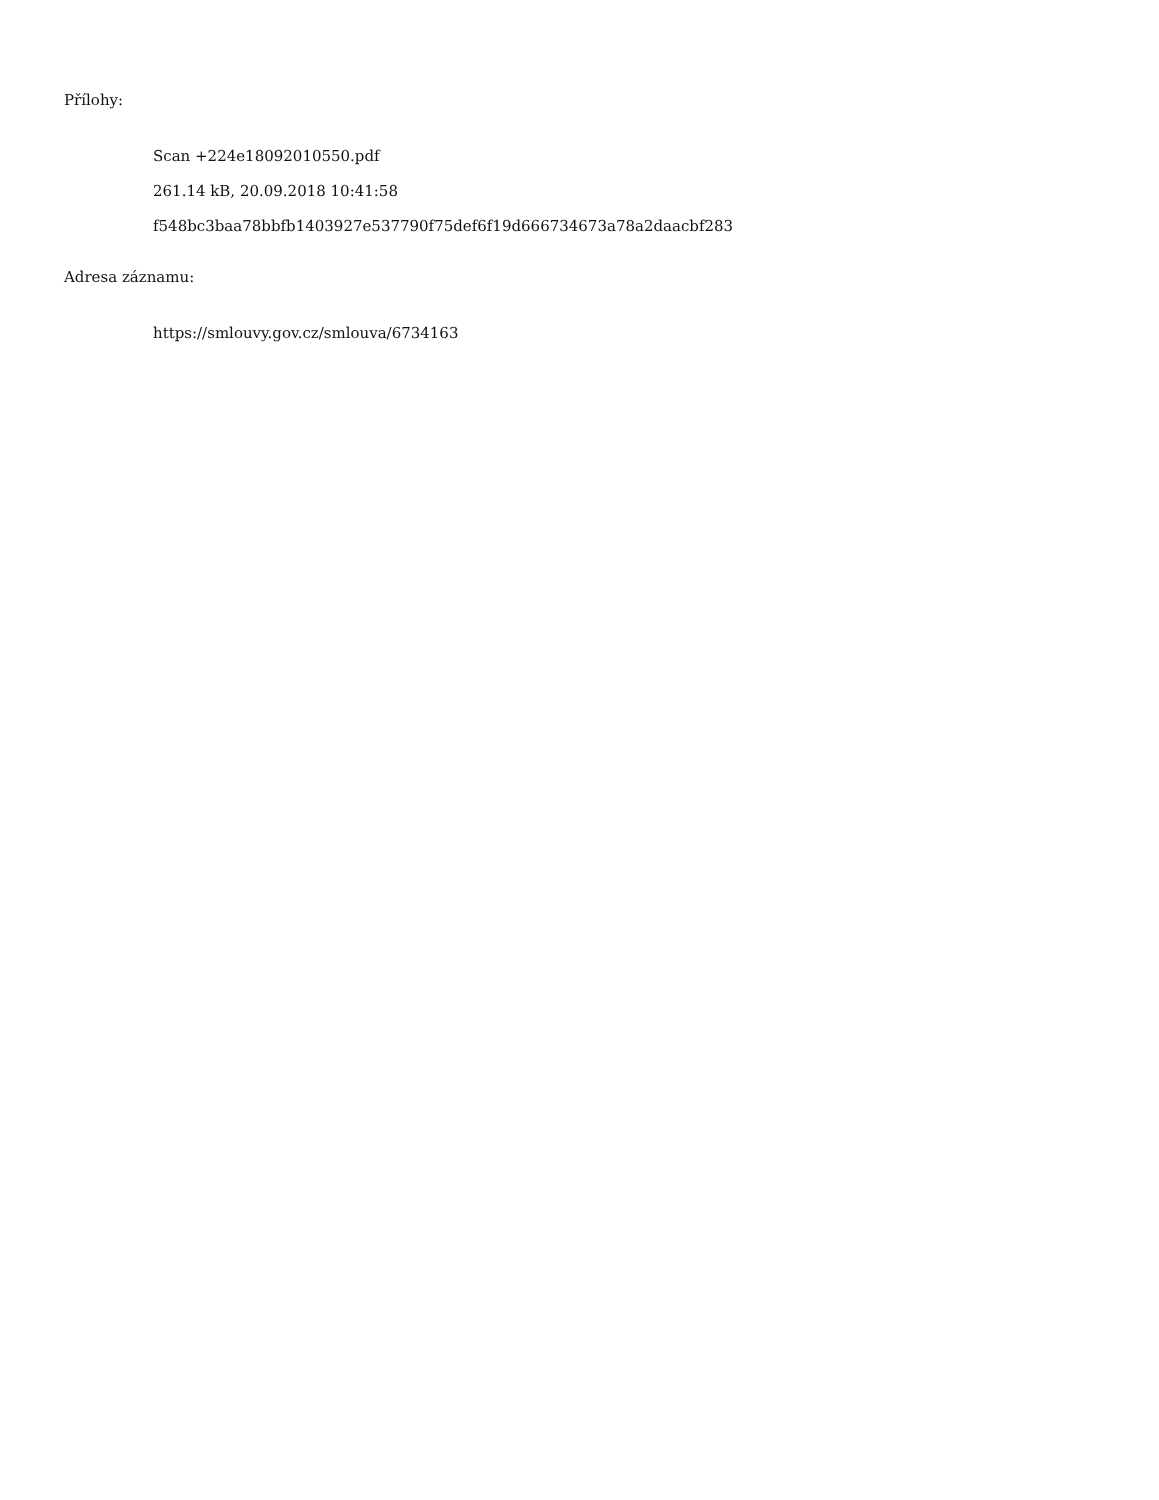Přílohy:
Scan +224e18092010550.pdf
261.14 kB, 20.09.2018 10:41:58
f548bc3baa78bbfb1403927e537790f75def6f19d666734673a78a2daacbf283
Adresa záznamu:
https://smlouvy.gov.cz/smlouva/6734163